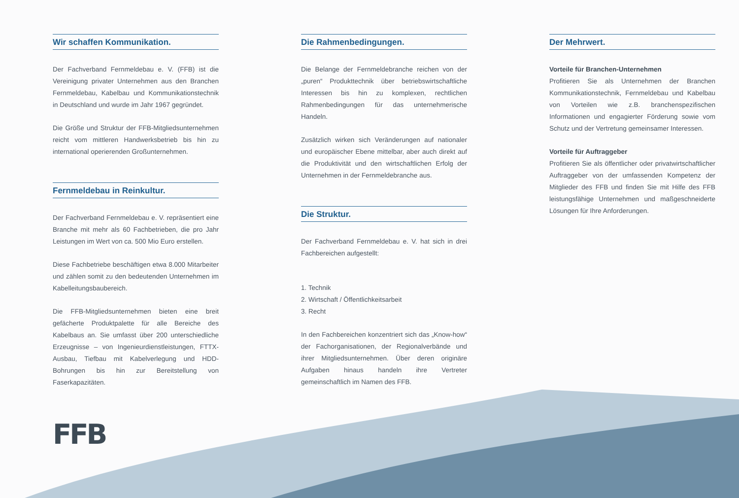Wir schaffen Kommunikation.
Der Fachverband Fernmeldebau e. V. (FFB) ist die Vereinigung privater Unternehmen aus den Branchen Fernmeldebau, Kabelbau und Kommunikationstechnik in Deutschland und wurde im Jahr 1967 gegründet.
Die Größe und Struktur der FFB-Mitgliedsunternehmen reicht vom mittleren Handwerksbetrieb bis hin zu international operierenden Großunternehmen.
Fernmeldebau in Reinkultur.
Der Fachverband Fernmeldebau e. V. repräsentiert eine Branche mit mehr als 60 Fachbetrieben, die pro Jahr Leistungen im Wert von ca. 500 Mio Euro erstellen.
Diese Fachbetriebe beschäftigen etwa 8.000 Mitarbeiter und zählen somit zu den bedeutenden Unternehmen im Kabelleitungsbaubereich.
Die FFB-Mitgliedsunternehmen bieten eine breit gefächerte Produktpalette für alle Bereiche des Kabelbaus an. Sie umfasst über 200 unterschiedliche Erzeugnisse – von Ingenieurdienstleistungen, FTTX-Ausbau, Tiefbau mit Kabelverlegung und HDD-Bohrungen bis hin zur Bereitstellung von Faserkapazitäten.
Die Rahmenbedingungen.
Die Belange der Fernmeldebranche reichen von der „puren“ Produkttechnik über betriebswirtschaftliche Interessen bis hin zu komplexen, rechtlichen Rahmenbedingungen für das unternehmerische Handeln.
Zusätzlich wirken sich Veränderungen auf nationaler und europäischer Ebene mittelbar, aber auch direkt auf die Produktivität und den wirtschaftlichen Erfolg der Unternehmen in der Fernmeldebranche aus.
Die Struktur.
Der Fachverband Fernmeldebau e. V. hat sich in drei Fachbereichen aufgestellt:
1. Technik
2. Wirtschaft / Öffentlichkeitsarbeit
3. Recht
In den Fachbereichen konzentriert sich das „Know-how“ der Fachorganisationen, der Regionalverbände und ihrer Mitgliedsunternehmen. Über deren originäre Aufgaben hinaus handeln ihre Vertreter gemeinschaftlich im Namen des FFB.
Der Mehrwert.
Vorteile für Branchen-Unternehmen
Profitieren Sie als Unternehmen der Branchen Kommunikationstechnik, Fernmeldebau und Kabelbau von Vorteilen wie z.B. branchenspezifischen Informationen und engagierter Förderung sowie vom Schutz und der Vertretung gemeinsamer Interessen.
Vorteile für Auftraggeber
Profitieren Sie als öffentlicher oder privatwirtschaftlicher Auftraggeber von der umfassenden Kompetenz der Mitglieder des FFB und finden Sie mit Hilfe des FFB leistungsfähige Unternehmen und maßgeschneiderte Lösungen für Ihre Anforderungen.
FFB